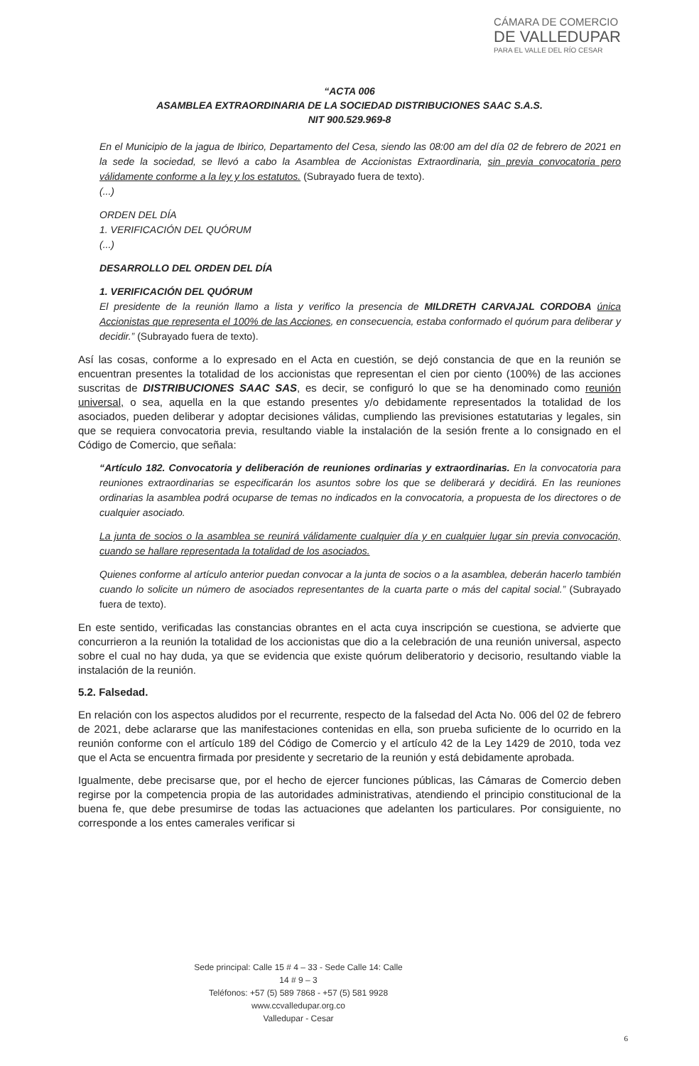CÁMARA DE COMERCIO
DE VALLEDUPAR
PARA EL VALLE DEL RÍO CESAR
“ACTA 006
ASAMBLEA EXTRAORDINARIA DE LA SOCIEDAD DISTRIBUCIONES SAAC S.A.S.
NIT 900.529.969-8
En el Municipio de la jagua de Ibirico, Departamento del Cesa, siendo las 08:00 am del día 02 de febrero de 2021 en la sede la sociedad, se llevó a cabo la Asamblea de Accionistas Extraordinaria, sin previa convocatoria pero válidamente conforme a la ley y los estatutos. (Subrayado fuera de texto).
(...)
ORDEN DEL DÍA
1. VERIFICACIÓN DEL QUÓRUM
(...)
DESARROLLO DEL ORDEN DEL DÍA
1. VERIFICACIÓN DEL QUÓRUM
El presidente de la reunión llamo a lista y verifico la presencia de MILDRETH CARVAJAL CORDOBA única Accionistas que representa el 100% de las Acciones, en consecuencia, estaba conformado el quórum para deliberar y decidir.” (Subrayado fuera de texto).
Así las cosas, conforme a lo expresado en el Acta en cuestión, se dejó constancia de que en la reunión se encuentran presentes la totalidad de los accionistas que representan el cien por ciento (100%) de las acciones suscritas de DISTRIBUCIONES SAAC SAS, es decir, se configuró lo que se ha denominado como reunión universal, o sea, aquella en la que estando presentes y/o debidamente representados la totalidad de los asociados, pueden deliberar y adoptar decisiones válidas, cumpliendo las previsiones estatutarias y legales, sin que se requiera convocatoria previa, resultando viable la instalación de la sesión frente a lo consignado en el Código de Comercio, que señala:
“Artículo 182. Convocatoria y deliberación de reuniones ordinarias y extraordinarias. En la convocatoria para reuniones extraordinarias se especificarán los asuntos sobre los que se deliberará y decidirá. En las reuniones ordinarias la asamblea podrá ocuparse de temas no indicados en la convocatoria, a propuesta de los directores o de cualquier asociado.
La junta de socios o la asamblea se reunirá válidamente cualquier día y en cualquier lugar sin previa convocación, cuando se hallare representada la totalidad de los asociados.
Quienes conforme al artículo anterior puedan convocar a la junta de socios o a la asamblea, deberán hacerlo también cuando lo solicite un número de asociados representantes de la cuarta parte o más del capital social.” (Subrayado fuera de texto).
En este sentido, verificadas las constancias obrantes en el acta cuya inscripción se cuestiona, se advierte que concurrieron a la reunión la totalidad de los accionistas que dio a la celebración de una reunión universal, aspecto sobre el cual no hay duda, ya que se evidencia que existe quórum deliberatorio y decisorio, resultando viable la instalación de la reunión.
5.2. Falsedad.
En relación con los aspectos aludidos por el recurrente, respecto de la falsedad del Acta No. 006 del 02 de febrero de 2021, debe aclararse que las manifestaciones contenidas en ella, son prueba suficiente de lo ocurrido en la reunión conforme con el artículo 189 del Código de Comercio y el artículo 42 de la Ley 1429 de 2010, toda vez que el Acta se encuentra firmada por presidente y secretario de la reunión y está debidamente aprobada.
Igualmente, debe precisarse que, por el hecho de ejercer funciones públicas, las Cámaras de Comercio deben regirse por la competencia propia de las autoridades administrativas, atendiendo el principio constitucional de la buena fe, que debe presumirse de todas las actuaciones que adelanten los particulares. Por consiguiente, no corresponde a los entes camerales verificar si
Sede principal: Calle 15 # 4 – 33 - Sede Calle 14: Calle 14 # 9 – 3
Teléfonos: +57 (5) 589 7868 - +57 (5) 581 9928
www.ccvalledupar.org.co
Valledupar - Cesar
6